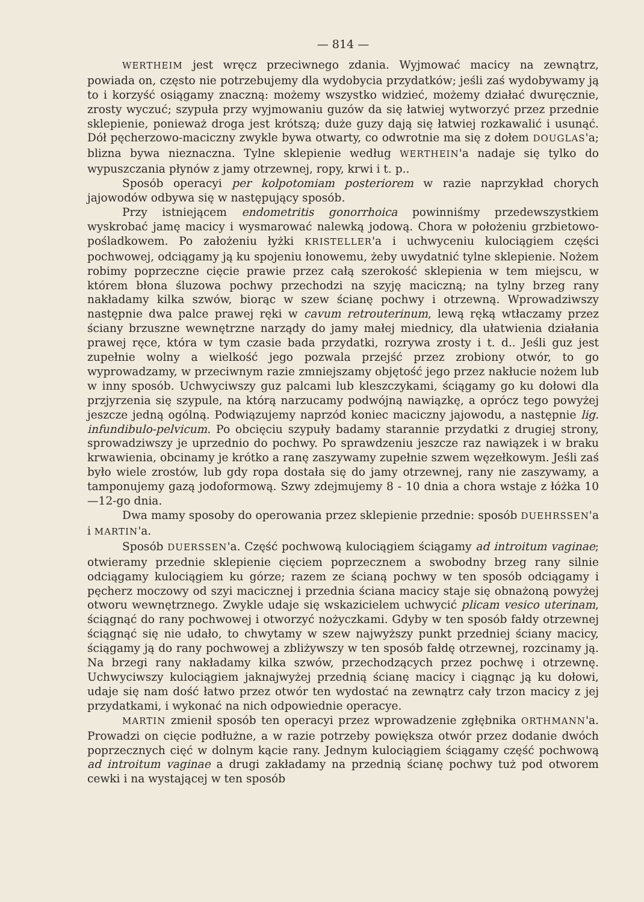— 814 —
WERTHEIM jest wręcz przeciwnego zdania. Wyjmować macicy na zewnątrz, powiada on, często nie potrzebujemy dla wydobycia przydatków; jeśli zaś wydobywamy ją to i korzyść osiągamy znaczną: możemy wszystko widzieć, możemy działać dwuręcznie, zrosty wyczuć; szypuła przy wyjmowaniu guzów da się łatwiej wytworzyć przez przednie sklepienie, ponieważ droga jest krótszą; duże guzy dają się łatwiej rozkawalić i usunąć. Dół pęcherzowo-maciczny zwykle bywa otwarty, co odwrotnie ma się z dołem DOUGLAS'a; blizna bywa nieznaczna. Tylne sklepienie według WERTHEIN'a nadaje się tylko do wypuszczania płynów z jamy otrzewnej, ropy, krwi i t. p..
Sposób operacyi per kolpotomiam posteriorem w razie naprzykład chorych jajowodów odbywa się w następujący sposób.
Przy istniejącem endometritis gonorrhoica powinniśmy przedewszystkiem wyskrobać jamę macicy i wysmarować nalewką jodową. Chora w położeniu grzbietowo-pośladkowem. Po założeniu łyżki KRISTELLER'a i uchwyceniu kulociągiem części pochwowej, odciągamy ją ku spojeniu łonowemu, żeby uwydatnić tylne sklepienie. Nożem robimy poprzeczne cięcie prawie przez całą szerokość sklepienia w tem miejscu, w którem błona śluzowa pochwy przechodzi na szyję maciczną; na tylny brzeg rany nakładamy kilka szwów, biorąc w szew ścianę pochwy i otrzewną. Wprowadziwszy następnie dwa palce prawej ręki w cavum retrouterinum, lewą ręką wtłaczamy przez ściany brzuszne wewnętrzne narządy do jamy małej miednicy, dla ułatwienia działania prawej ręce, która w tym czasie bada przydatki, rozrywa zrosty i t. d.. Jeśli guz jest zupełnie wolny a wielkość jego pozwala przejść przez zrobiony otwór, to go wyprowadzamy, w przeciwnym razie zmniejszamy objętość jego przez nakłucie nożem lub w inny sposób. Uchwyciwszy guz palcami lub kleszczykami, ściągamy go ku dołowi dla przjyrzenia się szypule, na którą narzucamy podwójną nawiązkę, a oprócz tego powyżej jeszcze jedną ogólną. Podwiązujemy naprzód koniec maciczny jajowodu, a następnie lig. infundibulo-pelvicum. Po obcięciu szypuły badamy starannie przydatki z drugiej strony, sprowadziwszy je uprzednio do pochwy. Po sprawdzeniu jeszcze raz nawiązek i w braku krwawienia, obcinamy je krótko a ranę zaszywamy zupełnie szwem węzełkowym. Jeśli zaś było wiele zrostów, lub gdy ropa dostała się do jamy otrzewnej, rany nie zaszywamy, a tamponujemy gazą jodoformową. Szwy zdejmujemy 8 - 10 dnia a chora wstaje z łóżka 10—12-go dnia.
Dwa mamy sposoby do operowania przez sklepienie przednie: sposób DUEHRSSEN'a i MARTIN'a.
Sposób DUERSSEN'a. Część pochwową kulociągiem ściągamy ad introitum vaginae; otwieramy przednie sklepienie cięciem poprzecznem a swobodny brzeg rany silnie odciągamy kulociągiem ku górze; razem ze ścianą pochwy w ten sposób odciągamy i pęcherz moczowy od szyi macicznej i przednia ściana macicy staje się obnażoną powyżej otworu wewnętrznego. Zwykle udaje się wskazicielem uchwycić plicam vesico uterinam, ściągnąć do rany pochwowej i otworzyć nożyczkami. Gdyby w ten sposób fałdy otrzewnej ściągnąć się nie udało, to chwytamy w szew najwyższy punkt przedniej ściany macicy, ściągamy ją do rany pochwowej a zbliżywszy w ten sposób fałdę otrzewnej, rozcinamy ją. Na brzegi rany nakładamy kilka szwów, przechodzących przez pochwę i otrzewnę. Uchwyciwszy kulociągiem jaknajwyżej przednią ścianę macicy i ciągnąc ją ku dołowi, udaje się nam dość łatwo przez otwór ten wydostać na zewnątrz cały trzon macicy z jej przydatkami, i wykonać na nich odpowiednie operacye.
MARTIN zmienił sposób ten operacyi przez wprowadzenie zgłębnika ORTHMANN'a. Prowadzi on cięcie podłużne, a w razie potrzeby powiększa otwór przez dodanie dwóch poprzecznych cięć w dolnym kącie rany. Jednym kulociągiem ściągamy część pochwową ad introitum vaginae a drugi zakładamy na przednią ścianę pochwy tuż pod otworem cewki i na wystającej w ten sposób